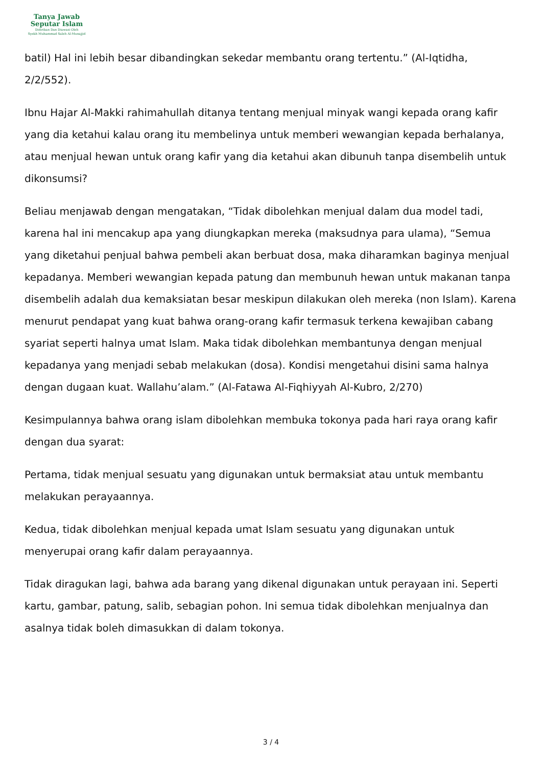Tanya Jawab
Seputar Islam
Didirikan Dan Diawasi Oleh
Syekh Muhammad Saleh Al-Munajjid
batil) Hal ini lebih besar dibandingkan sekedar membantu orang tertentu.” (Al-Iqtidha, 2/2/552).
Ibnu Hajar Al-Makki rahimahullah ditanya tentang menjual minyak wangi kepada orang kafir yang dia ketahui kalau orang itu membelinya untuk memberi wewangian kepada berhalanya, atau menjual hewan untuk orang kafir yang dia ketahui akan dibunuh tanpa disembelih untuk dikonsumsi?
Beliau menjawab dengan mengatakan, “Tidak dibolehkan menjual dalam dua model tadi, karena hal ini mencakup apa yang diungkapkan mereka (maksudnya para ulama), “Semua yang diketahui penjual bahwa pembeli akan berbuat dosa, maka diharamkan baginya menjual kepadanya. Memberi wewangian kepada patung dan membunuh hewan untuk makanan tanpa disembelih adalah dua kemaksiatan besar meskipun dilakukan oleh mereka (non Islam). Karena menurut pendapat yang kuat bahwa orang-orang kafir termasuk terkena kewajiban cabang syariat seperti halnya umat Islam. Maka tidak dibolehkan membantunya dengan menjual kepadanya yang menjadi sebab melakukan (dosa). Kondisi mengetahui disini sama halnya dengan dugaan kuat. Wallahu’alam.” (Al-Fatawa Al-Fiqhiyyah Al-Kubro, 2/270)
Kesimpulannya bahwa orang islam dibolehkan membuka tokonya pada hari raya orang kafir dengan dua syarat:
Pertama, tidak menjual sesuatu yang digunakan untuk bermaksiat atau untuk membantu melakukan perayaannya.
Kedua, tidak dibolehkan menjual kepada umat Islam sesuatu yang digunakan untuk menyerupai orang kafir dalam perayaannya.
Tidak diragukan lagi, bahwa ada barang yang dikenal digunakan untuk perayaan ini. Seperti kartu, gambar, patung, salib, sebagian pohon. Ini semua tidak dibolehkan menjualnya dan asalnya tidak boleh dimasukkan di dalam tokonya.
3 / 4